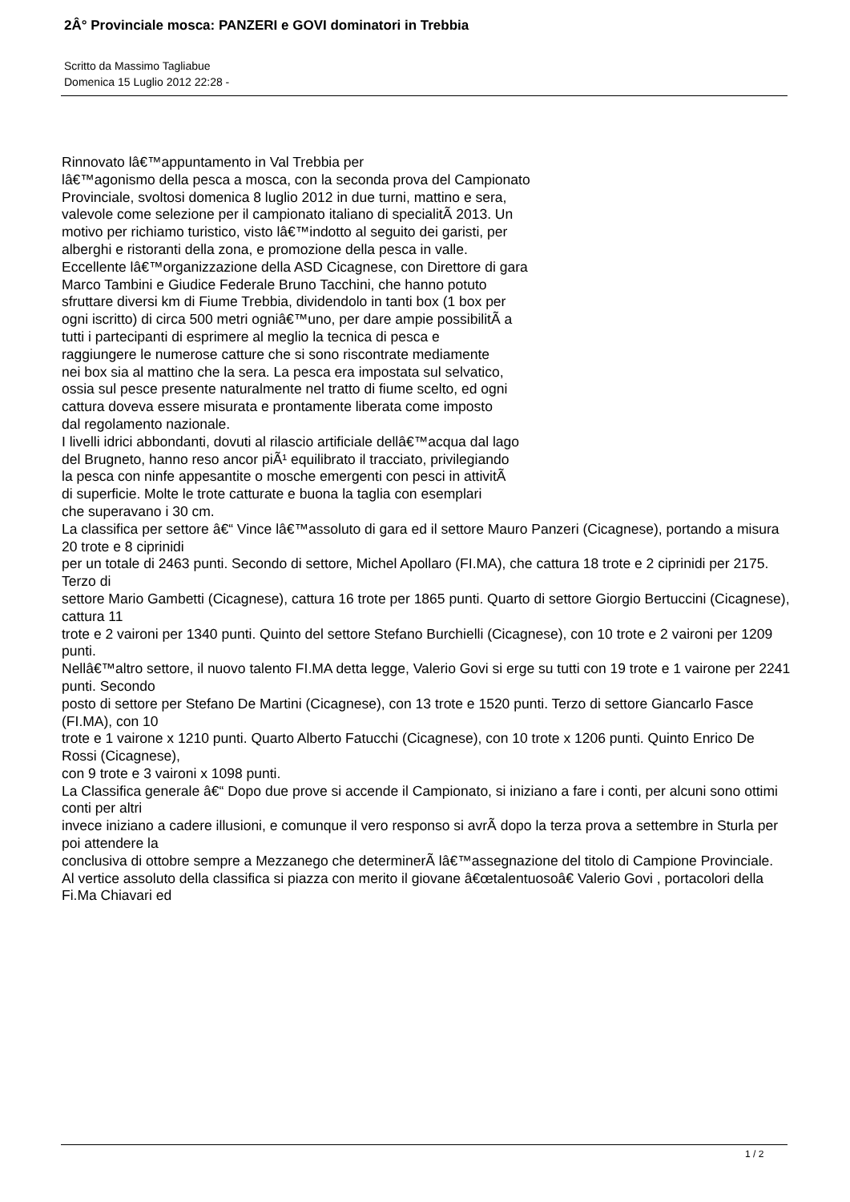2Â° Provinciale mosca: PANZERI e GOVI dominatori in Trebbia
Scritto da Massimo Tagliabue
Domenica 15 Luglio 2012 22:28 -
Rinnovato lâ€™appuntamento in Val Trebbia per
lâ€™agonismo della pesca a mosca, con la seconda prova del Campionato
Provinciale, svoltosi domenica 8 luglio 2012 in due turni, mattino e sera,
valevole come selezione per il campionato italiano di specialitÃ 2013. Un
motivo per richiamo turistico, visto lâ€™indotto al seguito dei garisti, per
alberghi e ristoranti della zona, e promozione della pesca in valle.
Eccellente lâ€™organizzazione della ASD Cicagnese, con Direttore di gara
Marco Tambini e Giudice Federale Bruno Tacchini, che hanno potuto
sfruttare diversi km di Fiume Trebbia, dividendolo in tanti box (1 box per
ogni iscritto) di circa 500 metri ogniâ€™uno, per dare ampie possibilitÃ a
tutti i partecipanti di esprimere al meglio la tecnica di pesca e
raggiungere le numerose catture che si sono riscontrate mediamente
nei box sia al mattino che la sera. La pesca era impostata sul selvatico,
ossia sul pesce presente naturalmente nel tratto di fiume scelto, ed ogni
cattura doveva essere misurata e prontamente liberata come imposto
dal regolamento nazionale.
I livelli idrici abbondanti, dovuti al rilascio artificiale dellâ€™acqua dal lago
del Brugneto, hanno reso ancor piÃ¹ equilibrato il tracciato, privilegiando
la pesca con ninfe appesantite o mosche emergenti con pesci in attivitÃ
di superficie. Molte le trote catturate e buona la taglia con esemplari
che superavano i 30 cm.
La classifica per settore â€“ Vince lâ€™assoluto di gara ed il settore Mauro Panzeri (Cicagnese), portando a misura 20 trote e 8 ciprinidi
per un totale di 2463 punti. Secondo di settore, Michel Apollaro (FI.MA), che cattura 18 trote e 2 ciprinidi per 2175. Terzo di
settore Mario Gambetti (Cicagnese), cattura 16 trote per 1865 punti. Quarto di settore Giorgio Bertuccini (Cicagnese), cattura 11
trote e 2 vaironi per 1340 punti. Quinto del settore Stefano Burchielli (Cicagnese), con 10 trote e 2 vaironi per 1209 punti.
Nellâ€™altro settore, il nuovo talento FI.MA detta legge, Valerio Govi si erge su tutti con 19 trote e 1 vairone per 2241 punti. Secondo
posto di settore per Stefano De Martini (Cicagnese), con 13 trote e 1520 punti. Terzo di settore Giancarlo Fasce (FI.MA), con 10
trote e 1 vairone x 1210 punti. Quarto Alberto Fatucchi (Cicagnese), con 10 trote x 1206 punti. Quinto Enrico De Rossi (Cicagnese),
con 9 trote e 3 vaironi x 1098 punti.
La Classifica generale â€“ Dopo due prove si accende il Campionato, si iniziano a fare i conti, per alcuni sono ottimi conti per altri
invece iniziano a cadere illusioni, e comunque il vero responso si avrÃ dopo la terza prova a settembre in Sturla per poi attendere la
conclusiva di ottobre sempre a Mezzanego che determinerÃ lâ€™assegnazione del titolo di Campione Provinciale.
Al vertice assoluto della classifica si piazza con merito il giovane â€œtalentuosoâ€ Valerio Govi , portacolori della Fi.Ma Chiavari ed
1 / 2